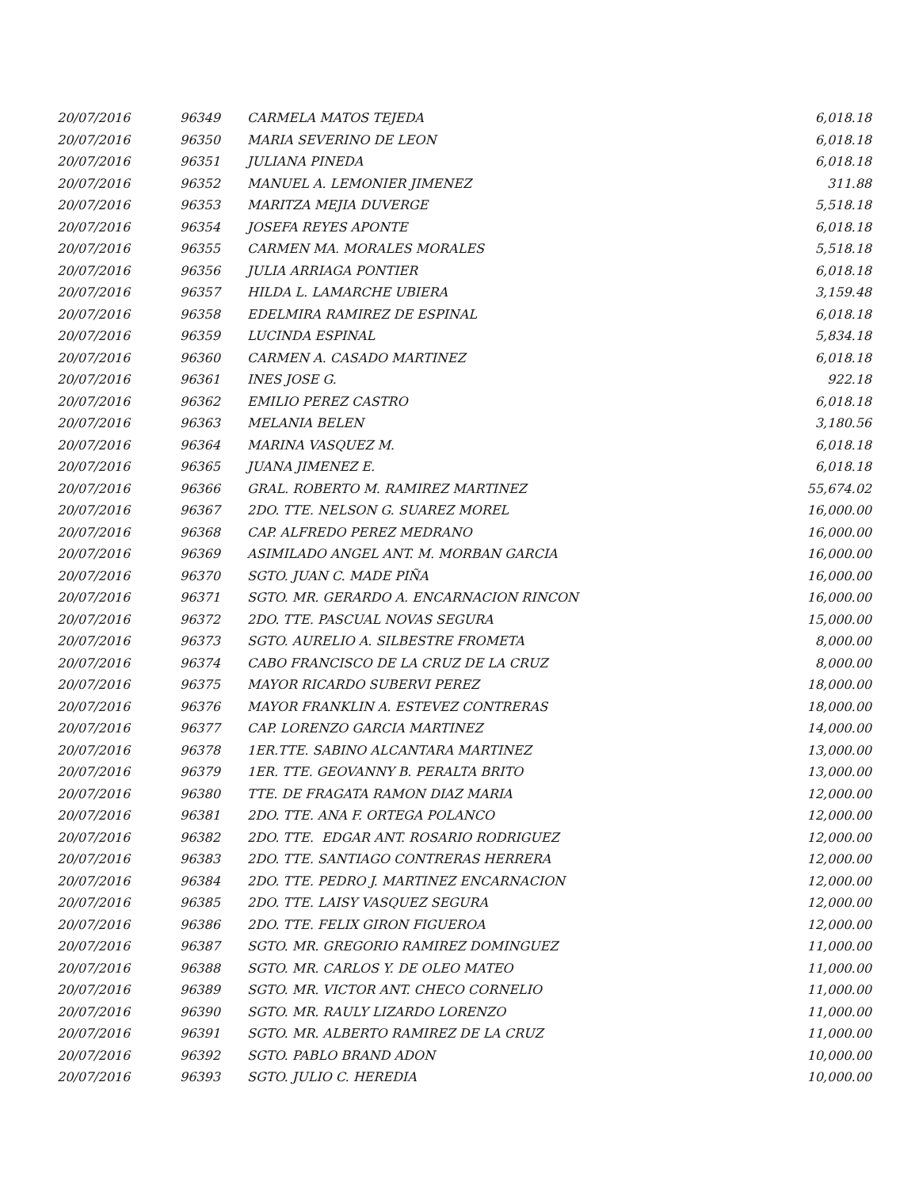| 20/07/2016 | 96349 | CARMELA MATOS TEJEDA | 6,018.18 |
| 20/07/2016 | 96350 | MARIA SEVERINO DE LEON | 6,018.18 |
| 20/07/2016 | 96351 | JULIANA PINEDA | 6,018.18 |
| 20/07/2016 | 96352 | MANUEL A. LEMONIER JIMENEZ | 311.88 |
| 20/07/2016 | 96353 | MARITZA MEJIA DUVERGE | 5,518.18 |
| 20/07/2016 | 96354 | JOSEFA REYES APONTE | 6,018.18 |
| 20/07/2016 | 96355 | CARMEN MA. MORALES MORALES | 5,518.18 |
| 20/07/2016 | 96356 | JULIA ARRIAGA PONTIER | 6,018.18 |
| 20/07/2016 | 96357 | HILDA L. LAMARCHE UBIERA | 3,159.48 |
| 20/07/2016 | 96358 | EDELMIRA RAMIREZ DE ESPINAL | 6,018.18 |
| 20/07/2016 | 96359 | LUCINDA ESPINAL | 5,834.18 |
| 20/07/2016 | 96360 | CARMEN A. CASADO MARTINEZ | 6,018.18 |
| 20/07/2016 | 96361 | INES JOSE G. | 922.18 |
| 20/07/2016 | 96362 | EMILIO PEREZ CASTRO | 6,018.18 |
| 20/07/2016 | 96363 | MELANIA BELEN | 3,180.56 |
| 20/07/2016 | 96364 | MARINA VASQUEZ M. | 6,018.18 |
| 20/07/2016 | 96365 | JUANA JIMENEZ E. | 6,018.18 |
| 20/07/2016 | 96366 | GRAL. ROBERTO M. RAMIREZ MARTINEZ | 55,674.02 |
| 20/07/2016 | 96367 | 2DO. TTE. NELSON G. SUAREZ MOREL | 16,000.00 |
| 20/07/2016 | 96368 | CAP. ALFREDO PEREZ MEDRANO | 16,000.00 |
| 20/07/2016 | 96369 | ASIMILADO ANGEL ANT. M. MORBAN GARCIA | 16,000.00 |
| 20/07/2016 | 96370 | SGTO. JUAN C. MADE PIÑA | 16,000.00 |
| 20/07/2016 | 96371 | SGTO. MR. GERARDO A. ENCARNACION RINCON | 16,000.00 |
| 20/07/2016 | 96372 | 2DO. TTE. PASCUAL NOVAS SEGURA | 15,000.00 |
| 20/07/2016 | 96373 | SGTO. AURELIO A. SILBESTRE FROMETA | 8,000.00 |
| 20/07/2016 | 96374 | CABO FRANCISCO DE LA CRUZ DE LA CRUZ | 8,000.00 |
| 20/07/2016 | 96375 | MAYOR RICARDO SUBERVI PEREZ | 18,000.00 |
| 20/07/2016 | 96376 | MAYOR FRANKLIN A. ESTEVEZ CONTRERAS | 18,000.00 |
| 20/07/2016 | 96377 | CAP. LORENZO GARCIA MARTINEZ | 14,000.00 |
| 20/07/2016 | 96378 | 1ER.TTE. SABINO ALCANTARA MARTINEZ | 13,000.00 |
| 20/07/2016 | 96379 | 1ER. TTE. GEOVANNY B. PERALTA BRITO | 13,000.00 |
| 20/07/2016 | 96380 | TTE. DE FRAGATA RAMON DIAZ MARIA | 12,000.00 |
| 20/07/2016 | 96381 | 2DO. TTE. ANA F. ORTEGA POLANCO | 12,000.00 |
| 20/07/2016 | 96382 | 2DO. TTE. EDGAR ANT. ROSARIO RODRIGUEZ | 12,000.00 |
| 20/07/2016 | 96383 | 2DO. TTE. SANTIAGO CONTRERAS HERRERA | 12,000.00 |
| 20/07/2016 | 96384 | 2DO. TTE. PEDRO J. MARTINEZ ENCARNACION | 12,000.00 |
| 20/07/2016 | 96385 | 2DO. TTE. LAISY VASQUEZ SEGURA | 12,000.00 |
| 20/07/2016 | 96386 | 2DO. TTE. FELIX GIRON FIGUEROA | 12,000.00 |
| 20/07/2016 | 96387 | SGTO. MR. GREGORIO RAMIREZ DOMINGUEZ | 11,000.00 |
| 20/07/2016 | 96388 | SGTO. MR. CARLOS Y. DE OLEO MATEO | 11,000.00 |
| 20/07/2016 | 96389 | SGTO. MR. VICTOR ANT. CHECO CORNELIO | 11,000.00 |
| 20/07/2016 | 96390 | SGTO. MR. RAULY LIZARDO LORENZO | 11,000.00 |
| 20/07/2016 | 96391 | SGTO. MR. ALBERTO RAMIREZ DE LA CRUZ | 11,000.00 |
| 20/07/2016 | 96392 | SGTO. PABLO BRAND ADON | 10,000.00 |
| 20/07/2016 | 96393 | SGTO. JULIO C. HEREDIA | 10,000.00 |